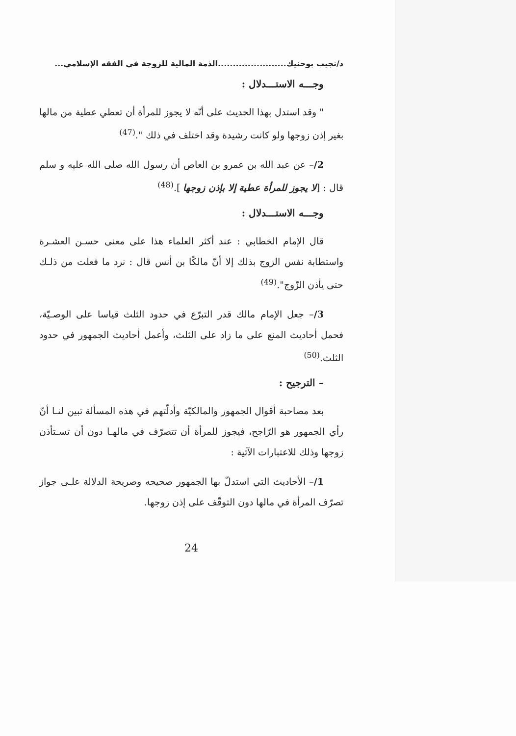د/نجيب بوحنيك.......................الذمة المالية للزوجة في الفقه الإسلامي...
وجـــه الاستـــدلال :
" وقد استدل بهذا الحديث على أنّه لا يجوز للمرأة أن تعطي عطية من مالها بغير إذن زوجها ولو كانت رشيدة وقد اختلف في ذلك ".<sup>(47)</sup>
2/– عن عبد الله بن عمرو بن العاص أن رسول الله صلى الله عليه و سلم قال : [لا يجوز للمرأة عطية إلا بإذن زوجها ].<sup>(48)</sup>
وجـــه الاستـــدلال :
قال الإمام الخطابي : عند أكثر العلماء هذا على معنى حسـن العشـرة واستطابة نفس الزوج بذلك إلا أنّ مالكًا بن أنس قال : نرد ما فعلت من ذلـك حتى يأذن الزّوج".<sup>(49)</sup>
3/– جعل الإمام مالك قدر التبرّع في حدود الثلث قياسا على الوصـيّة، فحمل أحاديث المنع على ما زاد على الثلث، وأعمل أحاديث الجمهور في حدود الثلث.<sup>(50)</sup>
– الترجيح :
بعد مصاحبة أقوال الجمهور والمالكيّة وأدلّتهم في هذه المسألة تبين لنـا أنّ رأي الجمهور هو الرّاجح، فيجوز للمرأة أن تتصرّف في مالهـا دون أن تسـتأذن زوجها وذلك للاعتبارات الآتية :
1/– الأحاديث التي استدلّ بها الجمهور صحيحه وصريحة الدلالة علـى جواز تصرّف المرأة في مالها دون التوقّف على إذن زوجها.
24